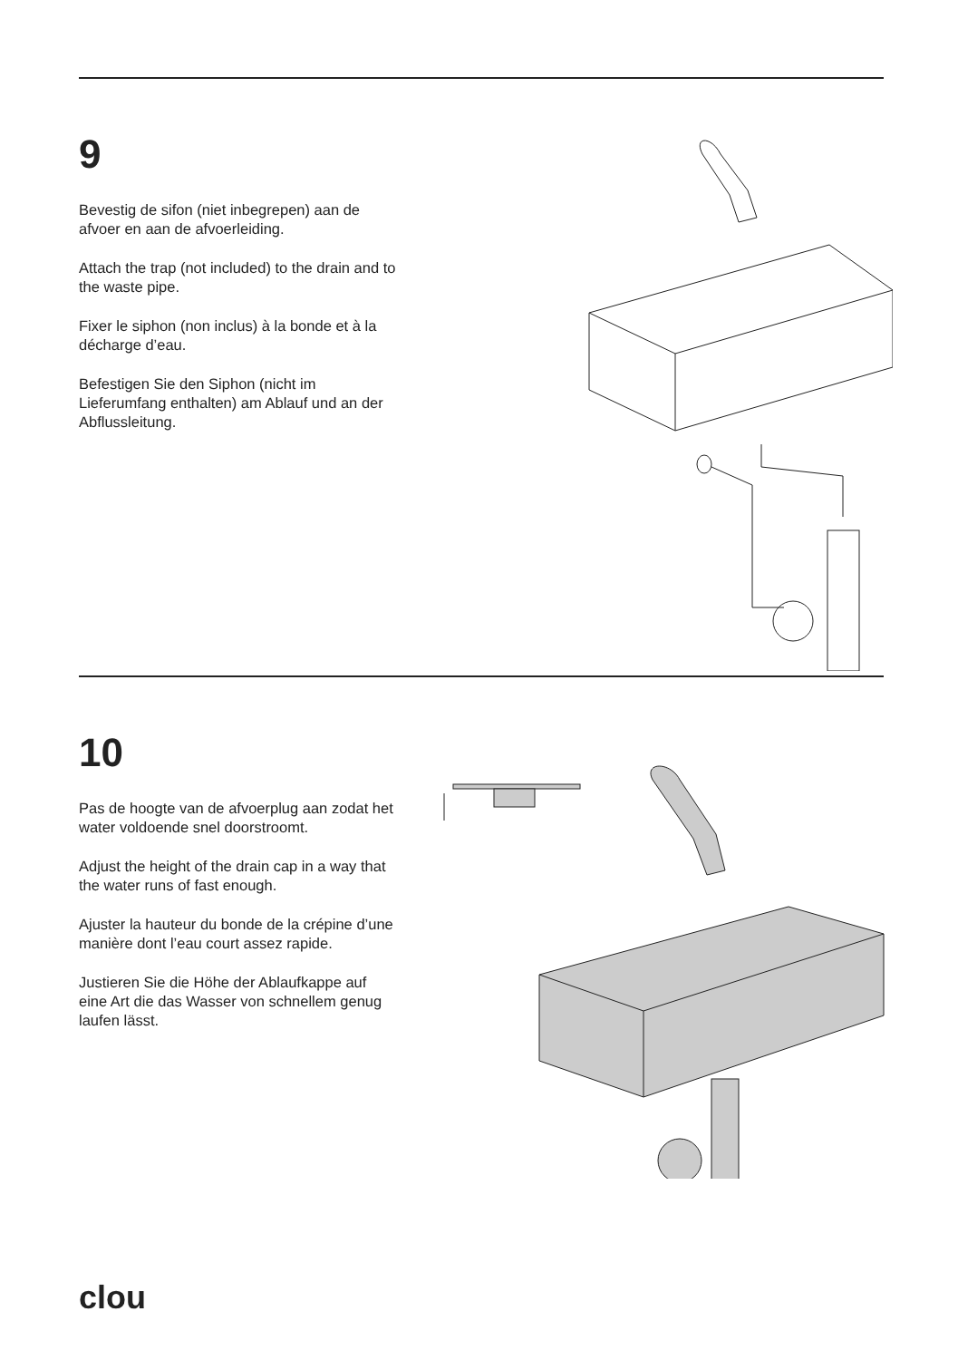9
Bevestig de sifon (niet inbegrepen) aan de afvoer en aan de afvoerleiding.
Attach the trap (not included) to the drain and to the waste pipe.
Fixer le siphon (non inclus) à la bonde et à la décharge d’eau.
Befestigen Sie den Siphon (nicht im Lieferumfang enthalten) am Ablauf und an der Abflussleitung.
10
Pas de hoogte van de afvoerplug aan zodat het water voldoende snel doorstroomt.
Adjust the height of the drain cap in a way that the water runs of fast enough.
Ajuster la hauteur du bonde de la crépine d’une manière dont l’eau court assez rapide.
Justieren Sie die Höhe der Ablaufkappe auf eine Art die das Wasser von schnellem genug laufen lässt.
clou